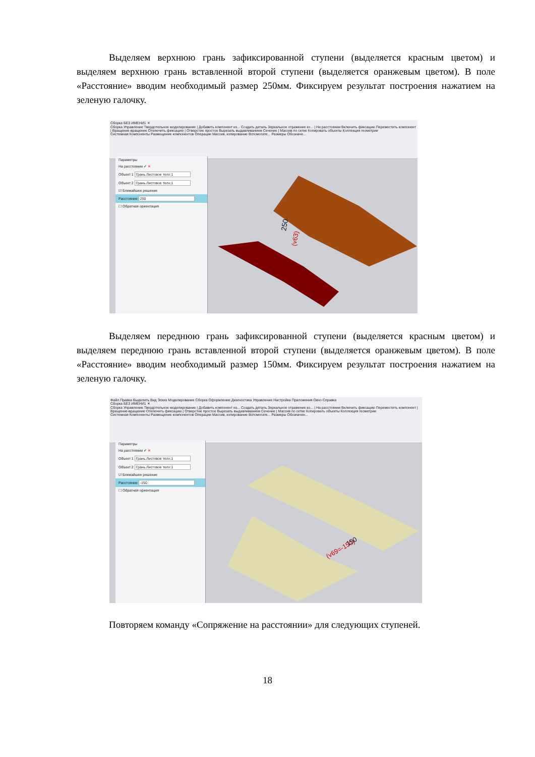Выделяем верхнюю грань зафиксированной ступени (выделяется красным цветом) и выделяем верхнюю грань вставленной второй ступени (выделяется оранжевым цветом). В поле «Расстояние» вводим необходимый размер 250мм. Фиксируем результат построения нажатием на зеленую галочку.
Сборка БЕЗ ИМЕНИ1 ✕
Сборка Управление Твердотельное моделирование | Добавить компонент из... Создать деталь Зеркальное отражение ко... | На расстоянии Включить фиксацию Переместить компонент | Вращение-вращение Отключить фиксацию | Отверстие простое Вырезать выдавливанием Сечение | Массив по сетке Копировать объекты Коллекция геометрии
Системная Компоненты Размещение компонентов Операции Массив, копирование Вспомогате... Размеры Обозначе...
Параметры
На расстоянии ✔ ✕
Объект 1 Грань.Листовое тело:1
Объект 2 Грань.Листовое тело:1
☑ Ближайшее решение
Расстояние 250
☐ Обратная ориентация
250
(v63)
Выделяем переднюю грань зафиксированной ступени (выделяется красным цветом) и выделяем переднюю грань вставленной второй ступени (выделяется оранжевым цветом). В поле «Расстояние» вводим необходимый размер 150мм. Фиксируем результат построения нажатием на зеленую галочку.
Файл Правка Выделить Вид Эскиз Моделирование Сборка Оформление Диагностика Управление Настройка Приложения Окно Справка
Сборка БЕЗ ИМЕНИ1 ✕
Сборка Управление Твердотельное моделирование | Добавить компонент из... Создать деталь Зеркальное отражение ко... | На расстоянии Включить фиксацию Переместить компонент | Вращение-вращение Отключить фиксацию | Отверстие простое Вырезать выдавливанием Сечение | Массив по сетке Копировать объекты Коллекция геометрии
Системная Компоненты Размещение компонентов Операции Массив, копирование Вспомогате... Размеры Обозначен...
Параметры
На расстоянии ✔ ✕
Объект 1 Грань.Листовое тело:1
Объект 2 Грань.Листовое тело:1
☑ Ближайшее решение
Расстояние -150
☐ Обратная ориентация
(v69=-150)
150
Повторяем команду «Сопряжение на расстоянии» для следующих ступеней.
18